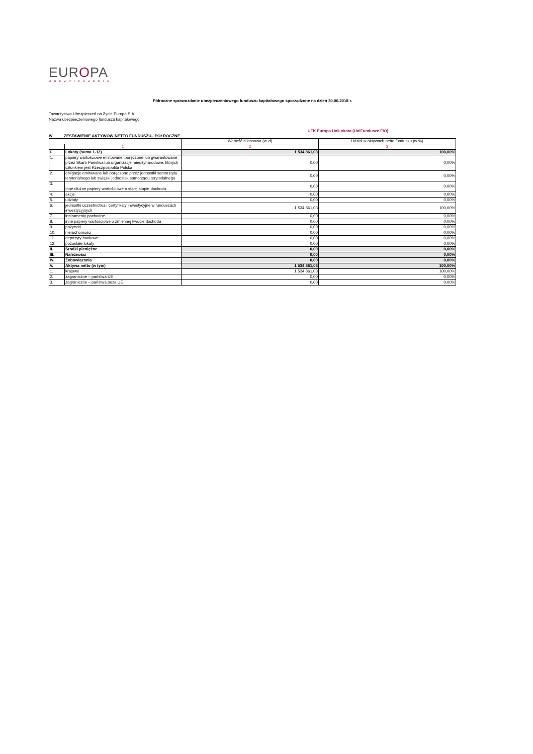EUROPA
UBEZPIECZENIA
Półroczne sprawozdanie ubezpieczeniowego funduszu kapitałowego sporządzone na dzień 30.06.2018 r.
Towarzystwo Ubezpieczeń na Życie Europa S.A.
Nazwa ubezpieczeniowego funduszu kapitałowego:
UFK Europa UniLokata (UniFundusze FIO)
IV ZESTAWIENIE AKTYWÓW NETTO FUNDUSZU– PÓŁROCZNE
| | | Wartość bilansowa (w zł) | Udział w aktywach netto funduszu (w %) |
| | 1 | 2 | 3 |
| I. | Lokaty (suma 1-12) | 1 534 861,03 | 100,00% |
| 1. | papiery wartościowe emitowane, poręczone lub gwarantowane przez Skarb Państwa lub organizacje międzynarodowe, których członkiem jest Rzeczpospolita Polska | 0,00 | 0,00% |
| 2. | obligacje emitowane lub poręczone przez jednostki samorządu terytorialnego lub związki jednostek samorządu terytorialnego | 0,00 | 0,00% |
| 3. | Inne dłużne papiery wartościowe o stałej stopie dochodu | 0,00 | 0,00% |
| 4. | akcje | 0,00 | 0,00% |
| 5. | udziały | 0,00 | 0,00% |
| 6. | jednostki uczestnictwa i certyfikaty inwestycyjne w funduszach inwestycyjnych | 1 534 861,03 | 100,00% |
| 7. | instrumenty pochodne | 0,00 | 0,00% |
| 8. | inne papiery wartościowe o zmiennej kwocie dochodu | 0,00 | 0,00% |
| 9. | pożyczki | 0,00 | 0,00% |
| 10. | nieruchomości | 0,00 | 0,00% |
| 11. | depozyty bankowe | 0,00 | 0,00% |
| 12. | pozostałe lokaty | 0,00 | 0,00% |
| II. | Środki pieniężne | 0,00 | 0,00% |
| III. | Należności | 0,00 | 0,00% |
| IV. | Zobowiązania | 0,00 | 0,00% |
| V. | Aktywa netto (w tym) | 1 534 861,03 | 100,00% |
| 1. | krajowe | 1 534 861,03 | 100,00% |
| 2. | zagraniczne – państwa UE | 0,00 | 0,00% |
| 3. | zagraniczne – państwa poza UE | 0,00 | 0,00% |